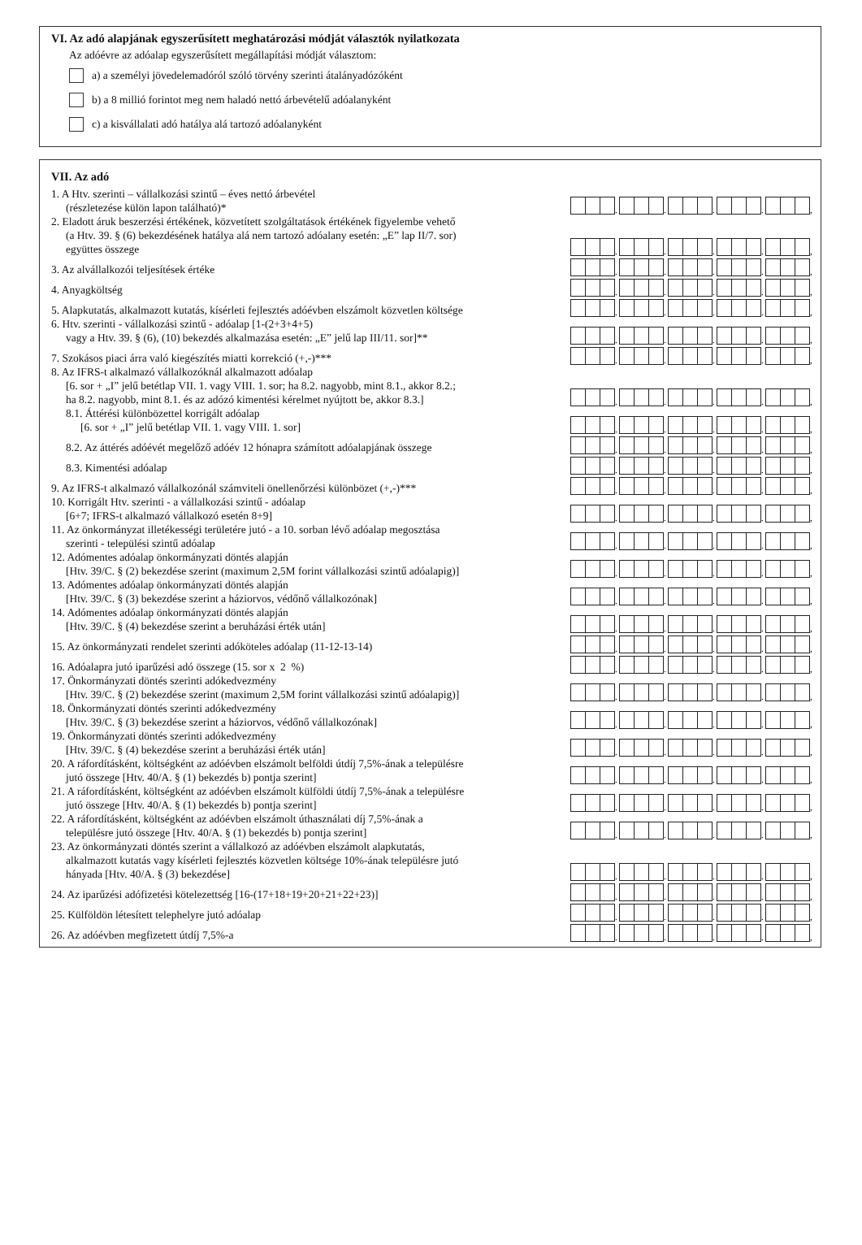VI. Az adó alapjának egyszerűsített meghatározási módját választók nyilatkozata
Az adóévre az adóalap egyszerűsített megállapítási módját választom:
a) a személyi jövedelemadóról szóló törvény szerinti átalányadózóként
b) a 8 millió forintot meg nem haladó nettó árbevételű adóalanyként
c) a kisvállalati adó hatálya alá tartozó adóalanyként
VII. Az adó
1. A Htv. szerinti – vállalkozási szintű – éves nettó árbevétel
(részletezése külön lapon található)*
.
.
.
.
,
2. Eladott áruk beszerzési értékének, közvetített szolgáltatások értékének figyelembe vehető
(a Htv. 39. § (6) bekezdésének hatálya alá nem tartozó adóalany esetén: „E” lap II/7. sor)
együttes összege
.
.
.
.
,
3. Az alvállalkozói teljesítések értéke
.
.
.
.
,
4. Anyagköltség
.
.
.
.
,
5. Alapkutatás, alkalmazott kutatás, kísérleti fejlesztés adóévben elszámolt közvetlen költsége
.
.
.
.
,
6. Htv. szerinti - vállalkozási szintű - adóalap [1-(2+3+4+5)
vagy a Htv. 39. § (6), (10) bekezdés alkalmazása esetén: „E” jelű lap III/11. sor]**
.
.
.
.
,
7. Szokásos piaci árra való kiegészítés miatti korrekció (+,-)***
.
.
.
.
,
8. Az IFRS-t alkalmazó vállalkozóknál alkalmazott adóalap
[6. sor + „I” jelű betétlap VII. 1. vagy VIII. 1. sor; ha 8.2. nagyobb, mint 8.1., akkor 8.2.;
ha 8.2. nagyobb, mint 8.1. és az adózó kimentési kérelmet nyújtott be, akkor 8.3.]
.
.
.
.
,
8.1. Áttérési különbözettel korrigált adóalap
[6. sor + „I” jelű betétlap VII. 1. vagy VIII. 1. sor]
.
.
.
.
,
8.2. Az áttérés adóévét megelőző adóév 12 hónapra számított adóalapjának összege
.
.
.
.
,
8.3. Kimentési adóalap
.
.
.
.
,
9. Az IFRS-t alkalmazó vállalkozónál számviteli önellenőrzési különbözet (+,-)***
.
.
.
.
,
10. Korrigált Htv. szerinti - a vállalkozási szintű - adóalap
[6+7; IFRS-t alkalmazó vállalkozó esetén 8+9]
.
.
.
.
,
11. Az önkormányzat illetékességi területére jutó - a 10. sorban lévő adóalap megosztása
szerinti - települési szintű adóalap
.
.
.
.
,
12. Adómentes adóalap önkormányzati döntés alapján
[Htv. 39/C. § (2) bekezdése szerint (maximum 2,5M forint vállalkozási szintű adóalapig)]
.
.
.
.
,
13. Adómentes adóalap önkormányzati döntés alapján
[Htv. 39/C. § (3) bekezdése szerint a háziorvos, védőnő vállalkozónak]
.
.
.
.
,
14. Adómentes adóalap önkormányzati döntés alapján
[Htv. 39/C. § (4) bekezdése szerint a beruházási érték után]
.
.
.
.
,
15. Az önkormányzati rendelet szerinti adóköteles adóalap (11-12-13-14)
.
.
.
.
,
16. Adóalapra jutó iparűzési adó összege (15. sor x 2 %)
.
.
.
.
,
17. Önkormányzati döntés szerinti adókedvezmény
[Htv. 39/C. § (2) bekezdése szerint (maximum 2,5M forint vállalkozási szintű adóalapig)]
.
.
.
.
,
18. Önkormányzati döntés szerinti adókedvezmény
[Htv. 39/C. § (3) bekezdése szerint a háziorvos, védőnő vállalkozónak]
.
.
.
.
,
19. Önkormányzati döntés szerinti adókedvezmény
[Htv. 39/C. § (4) bekezdése szerint a beruházási érték után]
.
.
.
.
,
20. A ráfordításként, költségként az adóévben elszámolt belföldi útdíj 7,5%-ának a településre
jutó összege [Htv. 40/A. § (1) bekezdés b) pontja szerint]
.
.
.
.
,
21. A ráfordításként, költségként az adóévben elszámolt külföldi útdíj 7,5%-ának a településre
jutó összege [Htv. 40/A. § (1) bekezdés b) pontja szerint]
.
.
.
.
,
22. A ráfordításként, költségként az adóévben elszámolt úthasználati díj 7,5%-ának a
településre jutó összege [Htv. 40/A. § (1) bekezdés b) pontja szerint]
.
.
.
.
,
23. Az önkormányzati döntés szerint a vállalkozó az adóévben elszámolt alapkutatás,
alkalmazott kutatás vagy kísérleti fejlesztés közvetlen költsége 10%-ának településre jutó
hányada [Htv. 40/A. § (3) bekezdése]
.
.
.
.
,
24. Az iparűzési adófizetési kötelezettség [16-(17+18+19+20+21+22+23)]
.
.
.
.
,
25. Külföldön létesített telephelyre jutó adóalap
.
.
.
.
,
26. Az adóévben megfizetett útdíj 7,5%-a
.
.
.
.
,